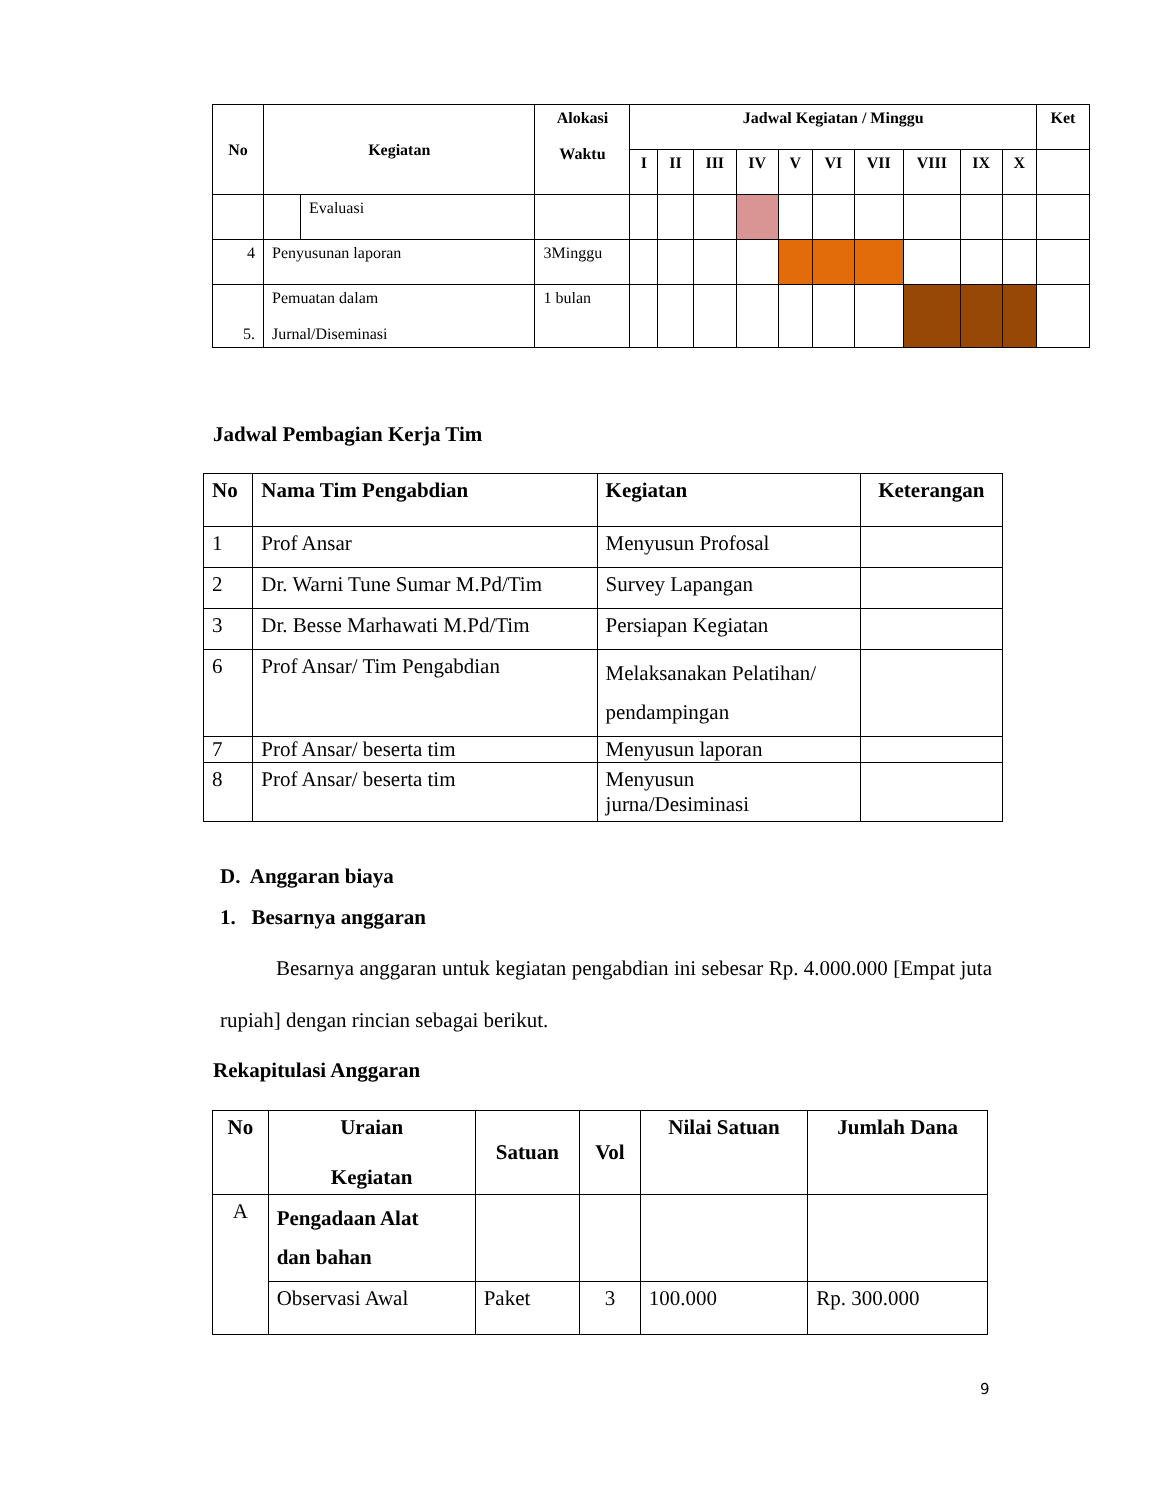| No | Kegiatan | | Alokasi Waktu | Jadwal Kegiatan / Minggu | | | | | | | | | | Ket |
| --- | --- | --- | --- | --- | --- | --- | --- | --- | --- | --- | --- | --- | --- | --- |
| | | | | I | II | III | IV | V | VI | VII | VIII | IX | X | |
| | | Evaluasi | | | | | | | | | | | | |
| 4 | Penyusunan laporan | | 3Minggu | | | | | | | | | | | |
| 5. | Pemuatan dalam Jurnal/Diseminasi | | 1 bulan | | | | | | | | | | | |
Jadwal Pembagian Kerja Tim
| No | Nama Tim Pengabdian | Kegiatan | Keterangan |
| --- | --- | --- | --- |
| 1 | Prof Ansar | Menyusun Profosal | |
| 2 | Dr. Warni Tune Sumar M.Pd/Tim | Survey Lapangan | |
| 3 | Dr. Besse Marhawati M.Pd/Tim | Persiapan Kegiatan | |
| 6 | Prof Ansar/ Tim Pengabdian | Melaksanakan Pelatihan/ pendampingan | |
| 7 | Prof Ansar/ beserta tim | Menyusun laporan | |
| 8 | Prof Ansar/ beserta tim | Menyusun jurna/Desiminasi | |
D. Anggaran biaya
1. Besarnya anggaran
Besarnya anggaran untuk kegiatan pengabdian ini sebesar Rp. 4.000.000 [Empat juta rupiah] dengan rincian sebagai berikut.
Rekapitulasi Anggaran
| No | Uraian Kegiatan | Satuan | Vol | Nilai Satuan | Jumlah Dana |
| --- | --- | --- | --- | --- | --- |
| A | Pengadaan Alat dan bahan | | | | |
| | Observasi Awal | Paket | 3 | 100.000 | Rp. 300.000 |
9